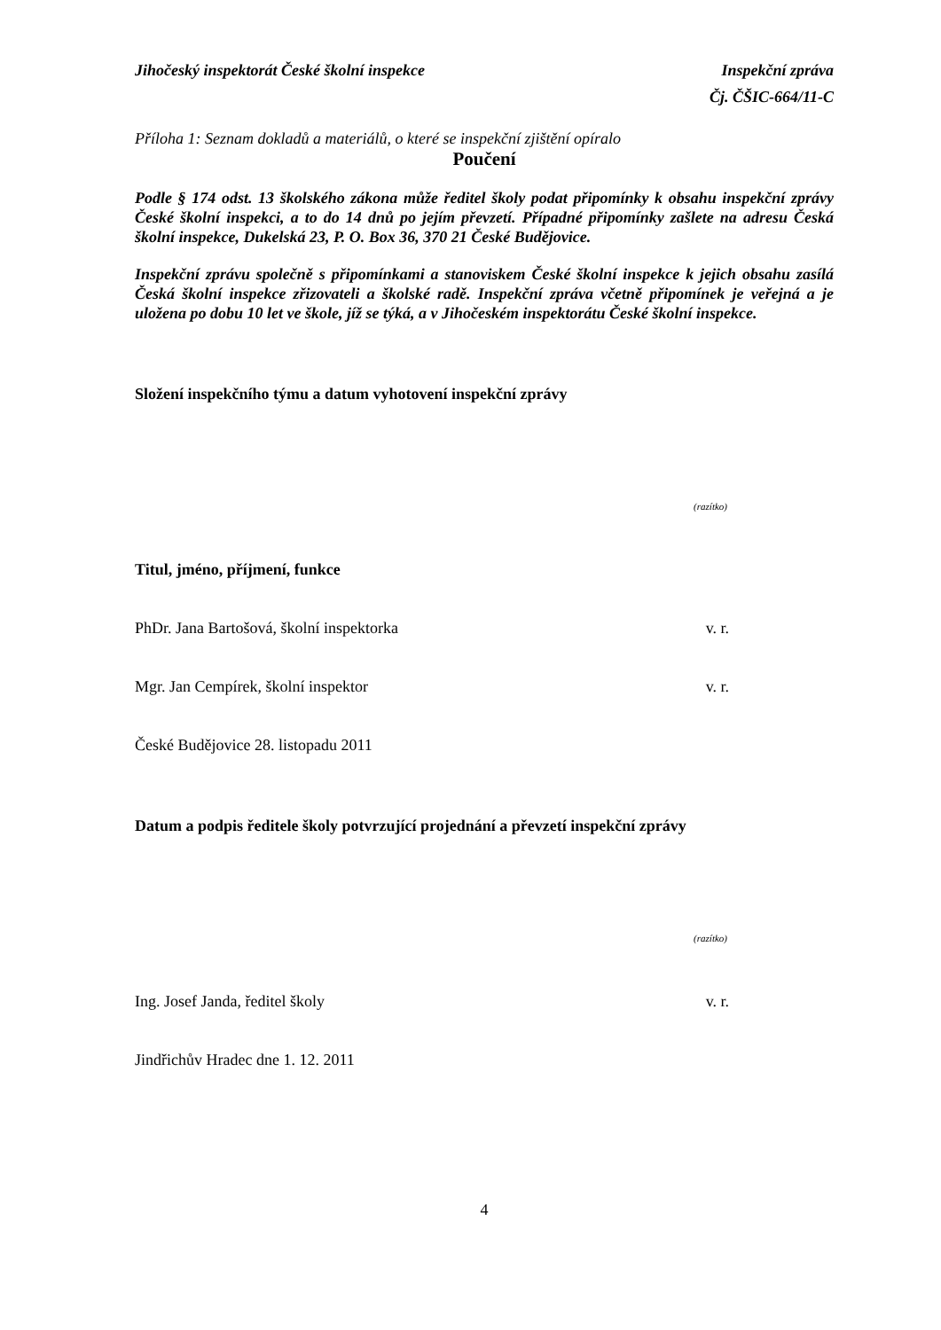Jihočeský inspektorát České školní inspekce Inspekční zpráva
Čj. ČŠIC-664/11-C
Příloha 1: Seznam dokladů a materiálů, o které se inspekční zjištění opíralo
Poučení
Podle § 174 odst. 13 školského zákona může ředitel školy podat připomínky k obsahu inspekční zprávy České školní inspekci, a to do 14 dnů po jejím převzetí. Případné připomínky zašlete na adresu Česká školní inspekce, Dukelská 23, P. O. Box 36, 370 21 České Budějovice.
Inspekční zprávu společně s připomínkami a stanoviskem České školní inspekce k jejich obsahu zasílá Česká školní inspekce zřizovateli a školské radě. Inspekční zpráva včetně připomínek je veřejná a je uložena po dobu 10 let ve škole, jíž se týká, a v Jihočeském inspektorátu České školní inspekce.
Složení inspekčního týmu a datum vyhotovení inspekční zprávy
(razítko)
Titul, jméno, příjmení, funkce
PhDr. Jana Bartošová, školní inspektorka v. r.
Mgr. Jan Cempírek, školní inspektor v. r.
České Budějovice 28. listopadu 2011
Datum a podpis ředitele školy potvrzující projednání a převzetí inspekční zprávy
(razítko)
Ing. Josef Janda, ředitel školy v. r.
Jindřichův Hradec dne 1. 12. 2011
4